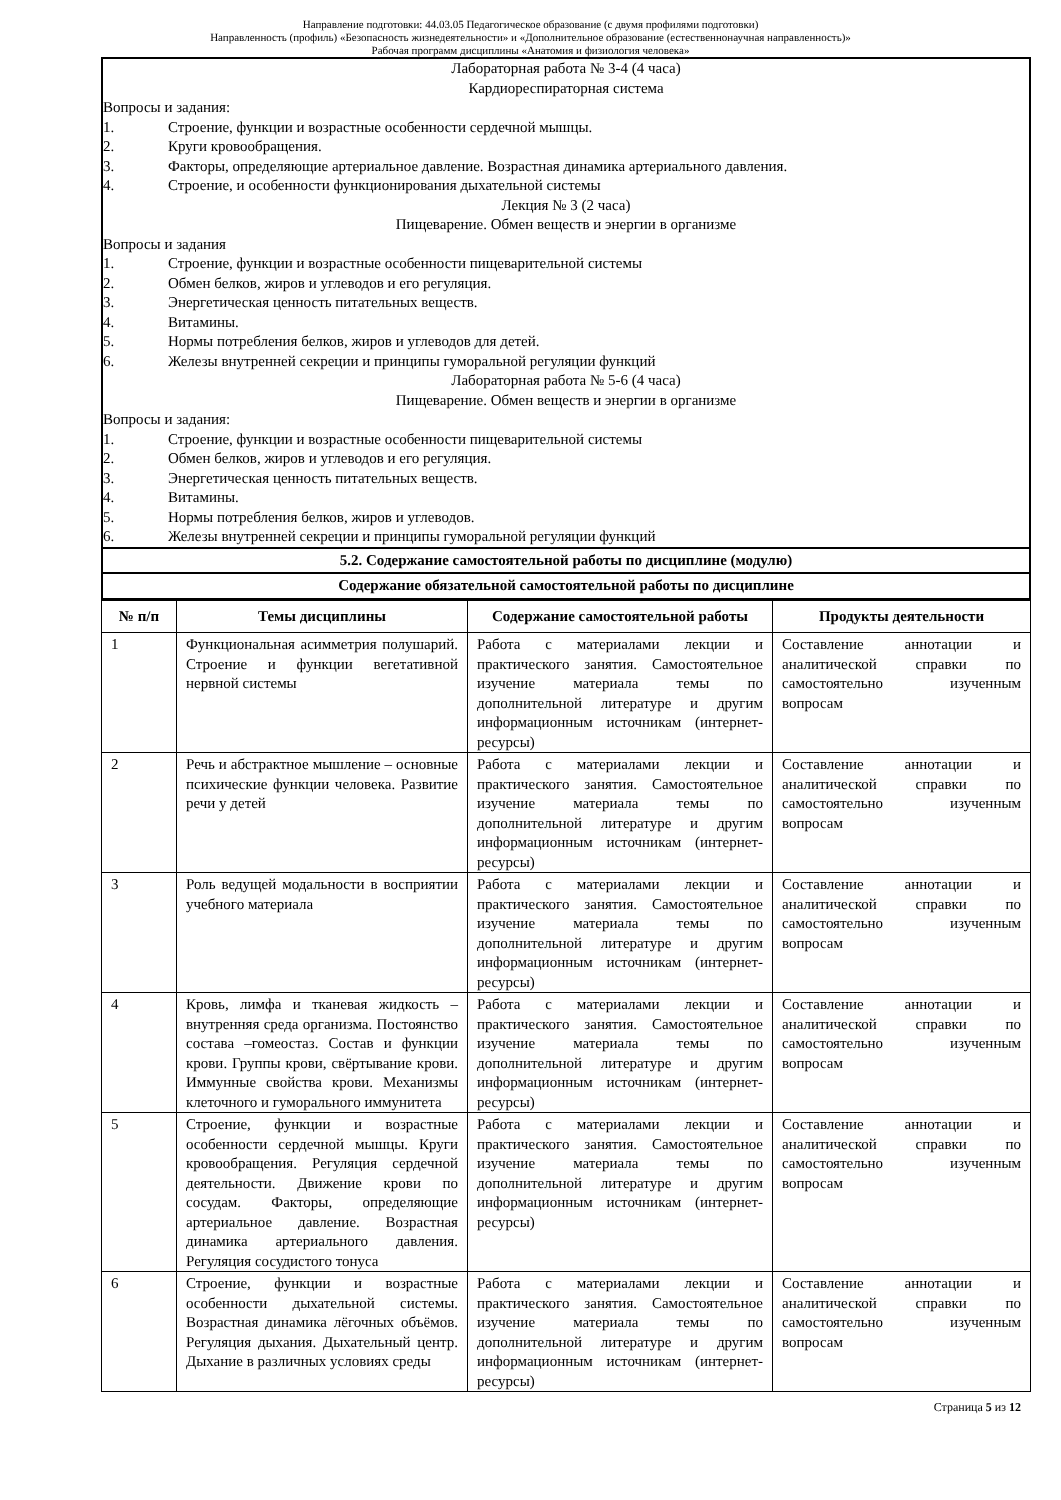Направление подготовки: 44.03.05 Педагогическое образование (с двумя профилями подготовки)
Направленность (профиль) «Безопасность жизнедеятельности» и «Дополнительное образование (естественнонаучная направленность)»
Рабочая программ дисциплины «Анатомия и физиология человека»
Лабораторная работа № 3-4 (4 часа)
Кардиореспираторная система
Вопросы и задания:
1. Строение, функции и возрастные особенности сердечной мышцы.
2. Круги кровообращения.
3. Факторы, определяющие артериальное давление. Возрастная динамика артериального давления.
4. Строение, и особенности функционирования дыхательной системы
Лекция № 3 (2 часа)
Пищеварение. Обмен веществ и энергии в организме
Вопросы и задания
1. Строение, функции и возрастные особенности пищеварительной системы
2. Обмен белков, жиров и углеводов и его регуляция.
3. Энергетическая ценность питательных веществ.
4. Витамины.
5. Нормы потребления белков, жиров и углеводов для детей.
6. Железы внутренней секреции и принципы гуморальной регуляции функций
Лабораторная работа № 5-6 (4 часа)
Пищеварение. Обмен веществ и энергии в организме
Вопросы и задания:
1. Строение, функции и возрастные особенности пищеварительной системы
2. Обмен белков, жиров и углеводов и его регуляция.
3. Энергетическая ценность питательных веществ.
4. Витамины.
5. Нормы потребления белков, жиров и углеводов.
6. Железы внутренней секреции и принципы гуморальной регуляции функций
5.2. Содержание самостоятельной работы по дисциплине (модулю)
Содержание обязательной самостоятельной работы по дисциплине
| № п/п | Темы дисциплины | Содержание самостоятельной работы | Продукты деятельности |
| --- | --- | --- | --- |
| 1 | Функциональная асимметрия полушарий. Строение и функции вегетативной нервной системы | Работа с материалами лекции и практического занятия. Самостоятельное изучение материала темы по дополнительной литературе и другим информационным источникам (интернет-ресурсы) | Составление аннотации и аналитической справки по самостоятельно изученным вопросам |
| 2 | Речь и абстрактное мышление – основные психические функции человека. Развитие речи у детей | Работа с материалами лекции и практического занятия. Самостоятельное изучение материала темы по дополнительной литературе и другим информационным источникам (интернет-ресурсы) | Составление аннотации и аналитической справки по самостоятельно изученным вопросам |
| 3 | Роль ведущей модальности в восприятии учебного материала | Работа с материалами лекции и практического занятия. Самостоятельное изучение материала темы по дополнительной литературе и другим информационным источникам (интернет-ресурсы) | Составление аннотации и аналитической справки по самостоятельно изученным вопросам |
| 4 | Кровь, лимфа и тканевая жидкость – внутренняя среда организма. Постоянство состава –гомеостаз. Состав и функции крови. Группы крови, свёртывание крови. Иммунные свойства крови. Механизмы клеточного и гуморального иммунитета | Работа с материалами лекции и практического занятия. Самостоятельное изучение материала темы по дополнительной литературе и другим информационным источникам (интернет-ресурсы) | Составление аннотации и аналитической справки по самостоятельно изученным вопросам |
| 5 | Строение, функции и возрастные особенности сердечной мышцы. Круги кровообращения. Регуляция сердечной деятельности. Движение крови по сосудам. Факторы, определяющие артериальное давление. Возрастная динамика артериального давления. Регуляция сосудистого тонуса | Работа с материалами лекции и практического занятия. Самостоятельное изучение материала темы по дополнительной литературе и другим информационным источникам (интернет-ресурсы) | Составление аннотации и аналитической справки по самостоятельно изученным вопросам |
| 6 | Строение, функции и возрастные особенности дыхательной системы. Возрастная динамика лёгочных объёмов. Регуляция дыхания. Дыхательный центр. Дыхание в различных условиях среды | Работа с материалами лекции и практического занятия. Самостоятельное изучение материала темы по дополнительной литературе и другим информационным источникам (интернет-ресурсы) | Составление аннотации и аналитической справки по самостоятельно изученным вопросам |
Страница 5 из 12